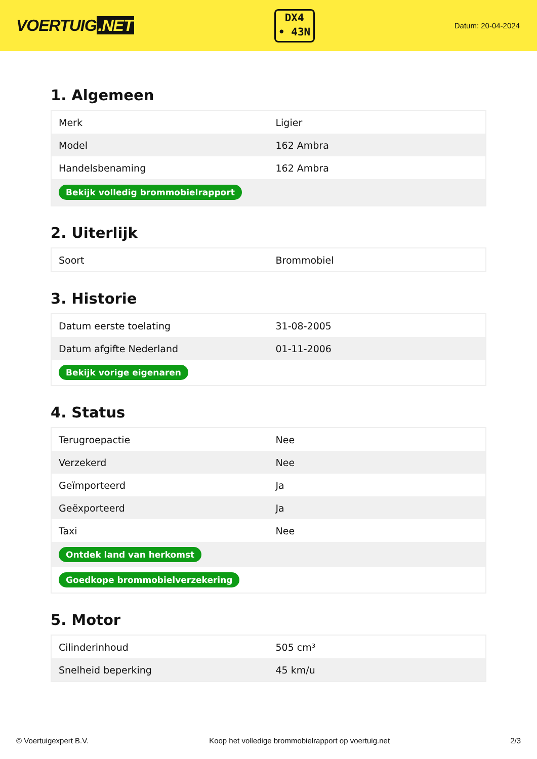VOERTUIG.NET
DX4
• 43N
Datum: 20-04-2024
1. Algemeen
| Merk | Ligier |
| Model | 162 Ambra |
| Handelsbenaming | 162 Ambra |
| Bekijk volledig brommobielrapport | |
2. Uiterlijk
| Soort | Brommobiel |
3. Historie
| Datum eerste toelating | 31-08-2005 |
| Datum afgifte Nederland | 01-11-2006 |
| Bekijk vorige eigenaren | |
4. Status
| Terugroepactie | Nee |
| Verzekerd | Nee |
| Geïmporteerd | Ja |
| Geëxporteerd | Ja |
| Taxi | Nee |
| Ontdek land van herkomst | |
| Goedkope brommobielverzekering | |
5. Motor
| Cilinderinhoud | 505 cm³ |
| Snelheid beperking | 45 km/u |
© Voertuigexpert B.V. Koop het volledige brommobielrapport op voertuig.net 2/3